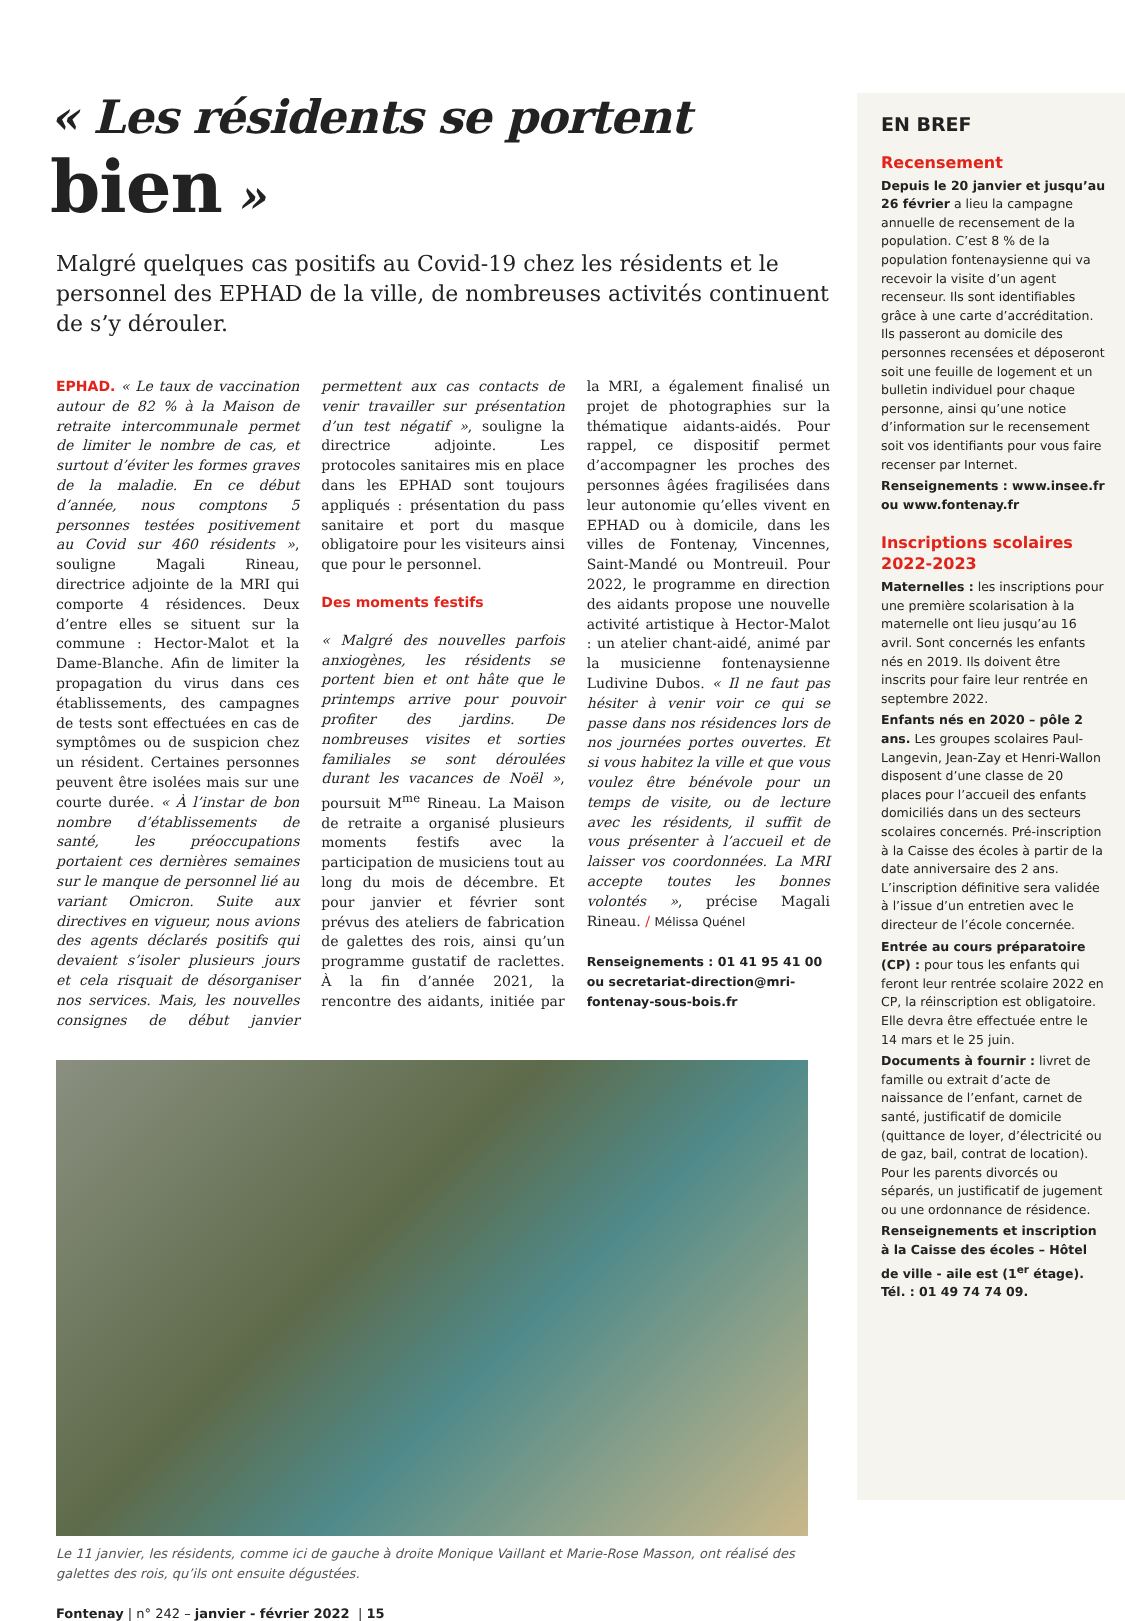« Les résidents se portent bien »
Malgré quelques cas positifs au Covid-19 chez les résidents et le personnel des EPHAD de la ville, de nombreuses activités continuent de s’y dérouler.
EPHAD. « Le taux de vaccination autour de 82 % à la Maison de retraite intercommunale permet de limiter le nombre de cas, et surtout d’éviter les formes graves de la maladie. En ce début d’année, nous comptons 5 personnes testées positivement au Covid sur 460 résidents », souligne Magali Rineau, directrice adjointe de la MRI qui comporte 4 résidences. Deux d’entre elles se situent sur la commune : Hector-Malot et la Dame-Blanche. Afin de limiter la propagation du virus dans ces établissements, des campagnes de tests sont effectuées en cas de symptômes ou de suspicion chez un résident. Certaines personnes peuvent être isolées mais sur une courte durée. « À l’instar de bon nombre d’établissements de santé, les préoccupations portaient ces dernières semaines sur le manque de personnel lié au variant Omicron. Suite aux directives en vigueur, nous avions des agents déclarés positifs qui devaient s’isoler plusieurs jours et cela risquait de désorganiser nos services. Mais, les nouvelles consignes de début janvier permettent aux cas contacts de venir travailler sur présentation d’un test négatif », souligne la directrice adjointe. Les protocoles sanitaires mis en place dans les EPHAD sont toujours appliqués : présentation du pass sanitaire et port du masque obligatoire pour les visiteurs ainsi que pour le personnel.
Des moments festifs
« Malgré des nouvelles parfois anxiogènes, les résidents se portent bien et ont hâte que le printemps arrive pour pouvoir profiter des jardins. De nombreuses visites et sorties familiales se sont déroulées durant les vacances de Noël », poursuit M<sup>me</sup> Rineau. La Maison de retraite a organisé plusieurs moments festifs avec la participation de musiciens tout au long du mois de décembre. Et pour janvier et février sont prévus des ateliers de fabrication de galettes des rois, ainsi qu’un programme gustatif de raclettes. À la fin d’année 2021, la rencontre des aidants, initiée par la MRI, a également finalisé un projet de photographies sur la thématique aidants-aidés. Pour rappel, ce dispositif permet d’accompagner les proches des personnes âgées fragilisées dans leur autonomie qu’elles vivent en EPHAD ou à domicile, dans les villes de Fontenay, Vincennes, Saint-Mandé ou Montreuil. Pour 2022, le programme en direction des aidants propose une nouvelle activité artistique à Hector-Malot : un atelier chant-aidé, animé par la musicienne fontenaysienne Ludivine Dubos. « Il ne faut pas hésiter à venir voir ce qui se passe dans nos résidences lors de nos journées portes ouvertes. Et si vous habitez la ville et que vous voulez être bénévole pour un temps de visite, ou de lecture avec les résidents, il suffit de vous présenter à l’accueil et de laisser vos coordonnées. La MRI accepte toutes les bonnes volontés », précise Magali Rineau. / Mélissa Quénel
Renseignements : 01 41 95 41 00 ou secretariat-direction@mri-fontenay-sous-bois.fr
Le 11 janvier, les résidents, comme ici de gauche à droite Monique Vaillant et Marie-Rose Masson, ont réalisé des galettes des rois, qu’ils ont ensuite dégustées.
Fontenay | n° 242 – janvier - février 2022 | 15
EN BREF
Recensement
Depuis le 20 janvier et jusqu’au 26 février a lieu la campagne annuelle de recensement de la population. C’est 8 % de la population fontenaysienne qui va recevoir la visite d’un agent recenseur. Ils sont identifiables grâce à une carte d’accréditation. Ils passeront au domicile des personnes recensées et déposeront soit une feuille de logement et un bulletin individuel pour chaque personne, ainsi qu’une notice d’information sur le recensement soit vos identifiants pour vous faire recenser par Internet.
Renseignements : www.insee.fr ou www.fontenay.fr
Inscriptions scolaires 2022-2023
Maternelles : les inscriptions pour une première scolarisation à la maternelle ont lieu jusqu’au 16 avril. Sont concernés les enfants nés en 2019. Ils doivent être inscrits pour faire leur rentrée en septembre 2022.
Enfants nés en 2020 – pôle 2 ans. Les groupes scolaires Paul-Langevin, Jean-Zay et Henri-Wallon disposent d’une classe de 20 places pour l’accueil des enfants domiciliés dans un des secteurs scolaires concernés. Pré-inscription à la Caisse des écoles à partir de la date anniversaire des 2 ans. L’inscription définitive sera validée à l’issue d’un entretien avec le directeur de l’école concernée.
Entrée au cours préparatoire (CP) : pour tous les enfants qui feront leur rentrée scolaire 2022 en CP, la réinscription est obligatoire. Elle devra être effectuée entre le 14 mars et le 25 juin.
Documents à fournir : livret de famille ou extrait d’acte de naissance de l’enfant, carnet de santé, justificatif de domicile (quittance de loyer, d’électricité ou de gaz, bail, contrat de location). Pour les parents divorcés ou séparés, un justificatif de jugement ou une ordonnance de résidence.
Renseignements et inscription à la Caisse des écoles – Hôtel de ville - aile est (1<sup>er</sup> étage). Tél. : 01 49 74 74 09.